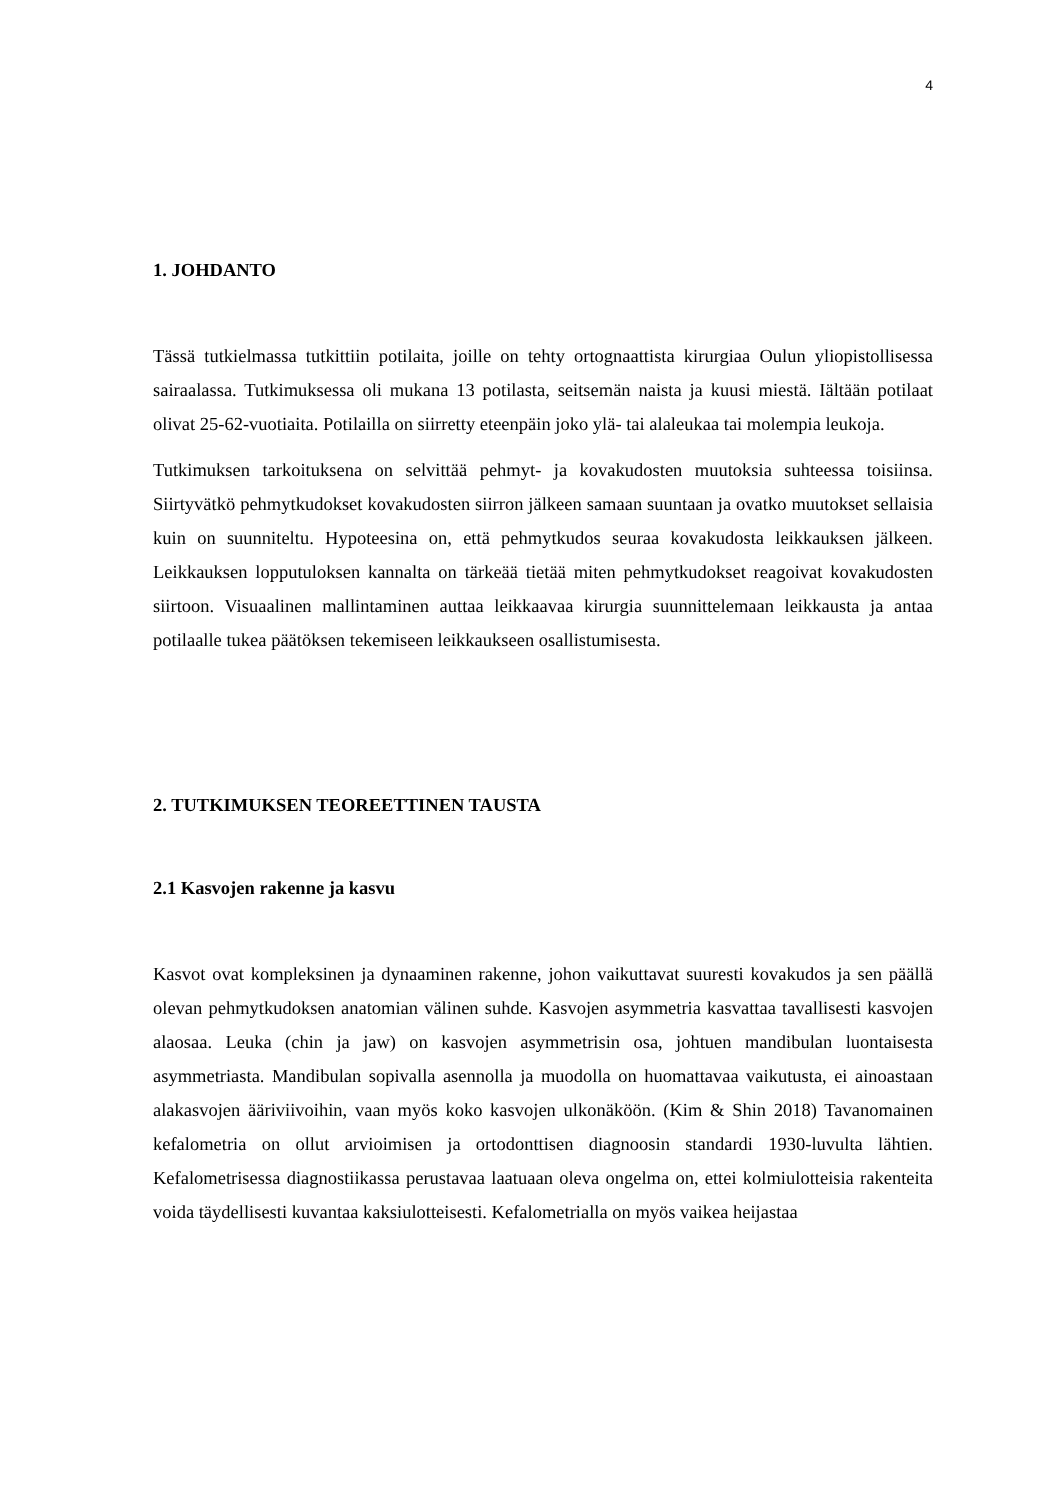4
1. JOHDANTO
Tässä tutkielmassa tutkittiin potilaita, joille on tehty ortognaattista kirurgiaa Oulun yliopistollisessa sairaalassa. Tutkimuksessa oli mukana 13 potilasta, seitsemän naista ja kuusi miestä. Iältään potilaat olivat 25-62-vuotiaita. Potilailla on siirretty eteenpäin joko ylä- tai alaleukaa tai molempia leukoja.
Tutkimuksen tarkoituksena on selvittää pehmyt- ja kovakudosten muutoksia suhteessa toisiinsa. Siirtyvätkö pehmytkudokset kovakudosten siirron jälkeen samaan suuntaan ja ovatko muutokset sellaisia kuin on suunniteltu. Hypoteesina on, että pehmytkudos seuraa kovakudosta leikkauksen jälkeen. Leikkauksen lopputuloksen kannalta on tärkeää tietää miten pehmytkudokset reagoivat kovakudosten siirtoon. Visuaalinen mallintaminen auttaa leikkaavaa kirurgia suunnittelemaan leikkausta ja antaa potilaalle tukea päätöksen tekemiseen leikkaukseen osallistumisesta.
2. TUTKIMUKSEN TEOREETTINEN TAUSTA
2.1 Kasvojen rakenne ja kasvu
Kasvot ovat kompleksinen ja dynaaminen rakenne, johon vaikuttavat suuresti kovakudos ja sen päällä olevan pehmytkudoksen anatomian välinen suhde. Kasvojen asymmetria kasvattaa tavallisesti kasvojen alaosaa. Leuka (chin ja jaw) on kasvojen asymmetrisin osa, johtuen mandibulan luontaisesta asymmetriasta. Mandibulan sopivalla asennolla ja muodolla on huomattavaa vaikutusta, ei ainoastaan alakasvojen ääriviivoihin, vaan myös koko kasvojen ulkonäköön. (Kim & Shin 2018) Tavanomainen kefalometria on ollut arvioimisen ja ortodonttisen diagnoosin standardi 1930-luvulta lähtien. Kefalometrisessa diagnostiikassa perustavaa laatuaan oleva ongelma on, ettei kolmiulotteisia rakenteita voida täydellisesti kuvantaa kaksiulotteisesti. Kefalometrialla on myös vaikea heijastaa